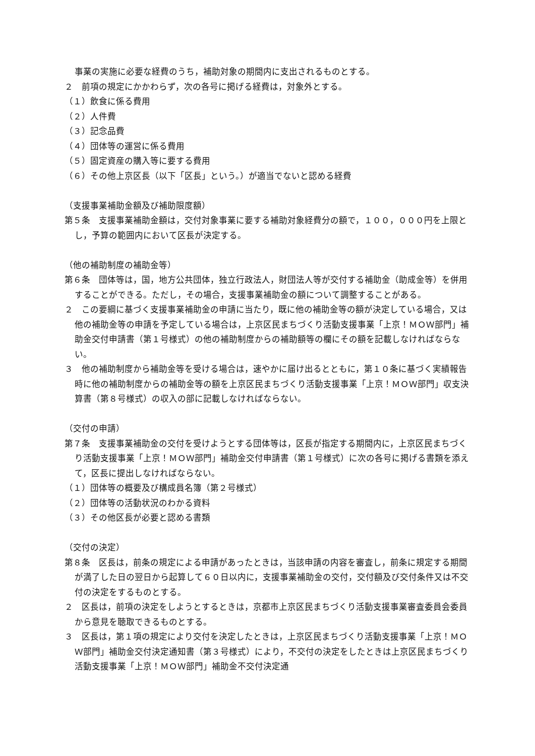事業の実施に必要な経費のうち，補助対象の期間内に支出されるものとする。
２　前項の規定にかかわらず，次の各号に掲げる経費は，対象外とする。
（１）飲食に係る費用
（２）人件費
（３）記念品費
（４）団体等の運営に係る費用
（５）固定資産の購入等に要する費用
（６）その他上京区長（以下「区長」という。）が適当でないと認める経費
（支援事業補助金額及び補助限度額）
第５条　支援事業補助金額は，交付対象事業に要する補助対象経費分の額で，１００，０００円を上限とし，予算の範囲内において区長が決定する。
（他の補助制度の補助金等）
第６条　団体等は，国，地方公共団体，独立行政法人，財団法人等が交付する補助金（助成金等）を併用することができる。ただし，その場合，支援事業補助金の額について調整することがある。
２　この要綱に基づく支援事業補助金の申請に当たり，既に他の補助金等の額が決定している場合，又は他の補助金等の申請を予定している場合は，上京区民まちづくり活動支援事業「上京！ＭＯＷ部門」補助金交付申請書（第１号様式）の他の補助制度からの補助額等の欄にその額を記載しなければならない。
３　他の補助制度から補助金等を受ける場合は，速やかに届け出るとともに，第１０条に基づく実績報告時に他の補助制度からの補助金等の額を上京区民まちづくり活動支援事業「上京！ＭＯＷ部門」収支決算書（第８号様式）の収入の部に記載しなければならない。
（交付の申請）
第７条　支援事業補助金の交付を受けようとする団体等は，区長が指定する期間内に，上京区民まちづくり活動支援事業「上京！ＭＯＷ部門」補助金交付申請書（第１号様式）に次の各号に掲げる書類を添えて，区長に提出しなければならない。
（１）団体等の概要及び構成員名簿（第２号様式）
（２）団体等の活動状況のわかる資料
（３）その他区長が必要と認める書類
（交付の決定）
第８条　区長は，前条の規定による申請があったときは，当該申請の内容を審査し，前条に規定する期間が満了した日の翌日から起算して６０日以内に，支援事業補助金の交付，交付額及び交付条件又は不交付の決定をするものとする。
２　区長は，前項の決定をしようとするときは，京都市上京区民まちづくり活動支援事業審査委員会委員から意見を聴取できるものとする。
３　区長は，第１項の規定により交付を決定したときは，上京区民まちづくり活動支援事業「上京！ＭＯＷ部門」補助金交付決定通知書（第３号様式）により，不交付の決定をしたときは上京区民まちづくり活動支援事業「上京！ＭＯＷ部門」補助金不交付決定通